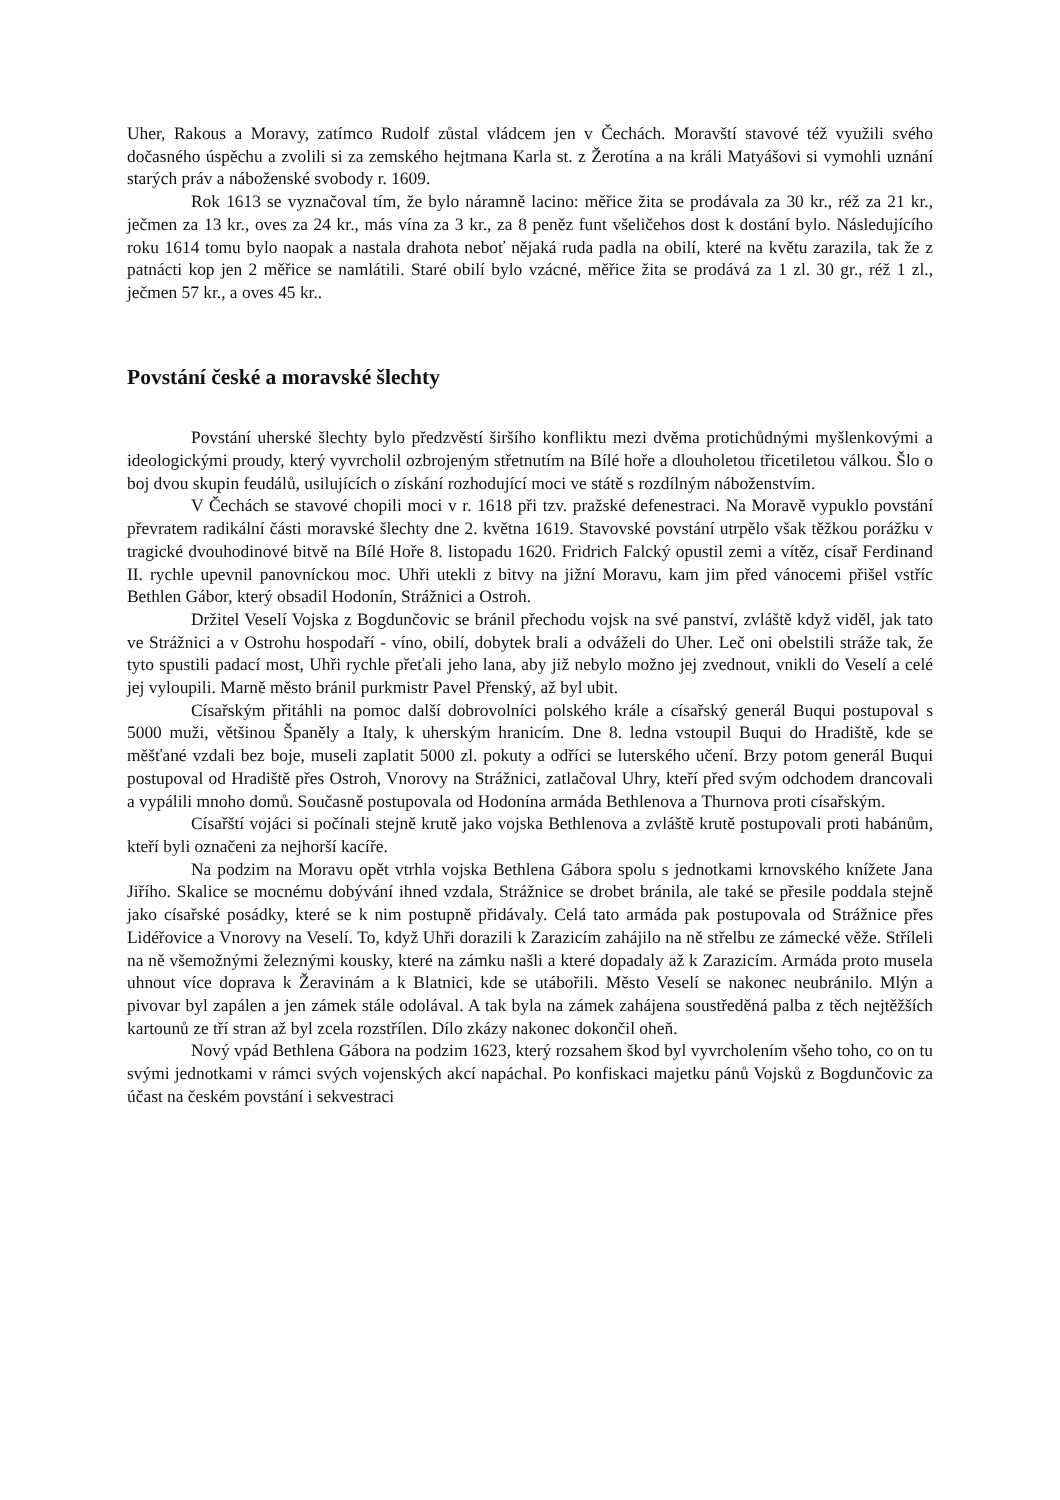Uher, Rakous a Moravy, zatímco Rudolf zůstal vládcem jen v Čechách. Moravští stavové též využili svého dočasného úspěchu a zvolili si za zemského hejtmana Karla st. z Žerotína a na králi Matyášovi si vymohli uznání starých práv a náboženské svobody r. 1609.
Rok 1613 se vyznačoval tím, že bylo náramně lacino: měřice žita se prodávala za 30 kr., réž za 21 kr., ječmen za 13 kr., oves za 24 kr., más vína za 3 kr., za 8 peněz funt všeličehos dost k dostání bylo. Následujícího roku 1614 tomu bylo naopak a nastala drahota neboť nějaká ruda padla na obilí, které na květu zarazila, tak že z patnácti kop jen 2 měřice se namlátili. Staré obilí bylo vzácné, měřice žita se prodává za 1 zl. 30 gr., réž 1 zl., ječmen 57 kr., a oves 45 kr..
Povstání české a moravské šlechty
Povstání uherské šlechty bylo předzvěstí širšího konfliktu mezi dvěma protichůdnými myšlenkovými a ideologickými proudy, který vyvrcholil ozbrojeným střetnutím na Bílé hoře a dlouholetou třicetiletou válkou. Šlo o boj dvou skupin feudálů, usilujících o získání rozhodující moci ve státě s rozdílným náboženstvím.
V Čechách se stavové chopili moci v r. 1618 při tzv. pražské defenestraci. Na Moravě vypuklo povstání převratem radikální části moravské šlechty dne 2. května 1619. Stavovské povstání utrpělo však těžkou porážku v tragické dvouhodinové bitvě na Bílé Hoře 8. listopadu 1620. Fridrich Falcký opustil zemi a vítěz, císař Ferdinand II. rychle upevnil panovníckou moc. Uhři utekli z bitvy na jižní Moravu, kam jim před vánocemi přišel vstříc Bethlen Gábor, který obsadil Hodonín, Strážnici a Ostroh.
Držitel Veselí Vojska z Bogdunčovic se bránil přechodu vojsk na své panství, zvláště když viděl, jak tato ve Strážnici a v Ostrohu hospodaří - víno, obilí, dobytek brali a odváželi do Uher. Leč oni obelstili stráže tak, že tyto spustili padací most, Uhři rychle přeťali jeho lana, aby již nebylo možno jej zvednout, vnikli do Veselí a celé jej vyloupili. Marně město bránil purkmistr Pavel Přenský, až byl ubit.
Císařským přitáhli na pomoc další dobrovolníci polského krále a císařský generál Buqui postupoval s 5000 muži, většinou Španěly a Italy, k uherským hranicím. Dne 8. ledna vstoupil Buqui do Hradiště, kde se měšťané vzdali bez boje, museli zaplatit 5000 zl. pokuty a odříci se luterského učení. Brzy potom generál Buqui postupoval od Hradiště přes Ostroh, Vnorovy na Strážnici, zatlačoval Uhry, kteří před svým odchodem drancovali a vypálili mnoho domů. Současně postupovala od Hodonína armáda Bethlenova a Thurnova proti císařským.
Císařští vojáci si počínali stejně krutě jako vojska Bethlenova a zvláště krutě postupovali proti habánům, kteří byli označeni za nejhorší kacíře.
Na podzim na Moravu opět vtrhla vojska Bethlena Gábora spolu s jednotkami krnovského knížete Jana Jiřího. Skalice se mocnému dobývání ihned vzdala, Strážnice se drobet bránila, ale také se přesile poddala stejně jako císařské posádky, které se k nim postupně přidávaly. Celá tato armáda pak postupovala od Strážnice přes Lidéřovice a Vnorovy na Veselí. To, když Uhři dorazili k Zarazicím zahájilo na ně střelbu ze zámecké věže. Stříleli na ně všemožnými železnými kousky, které na zámku našli a které dopadaly až k Zarazicím. Armáda proto musela uhnout více doprava k Žeravinám a k Blatnici, kde se utábořili. Město Veselí se nakonec neubránilo. Mlýn a pivovar byl zapálen a jen zámek stále odolával. A tak byla na zámek zahájena soustředěná palba z těch nejtěžších kartounů ze tří stran až byl zcela rozstřílen. Dílo zkázy nakonec dokončil oheň.
Nový vpád Bethlena Gábora na podzim 1623, který rozsahem škod byl vyvrcholením všeho toho, co on tu svými jednotkami v rámci svých vojenských akcí napáchal. Po konfiskaci majetku pánů Vojsků z Bogdunčovic za účast na českém povstání i sekvestraci